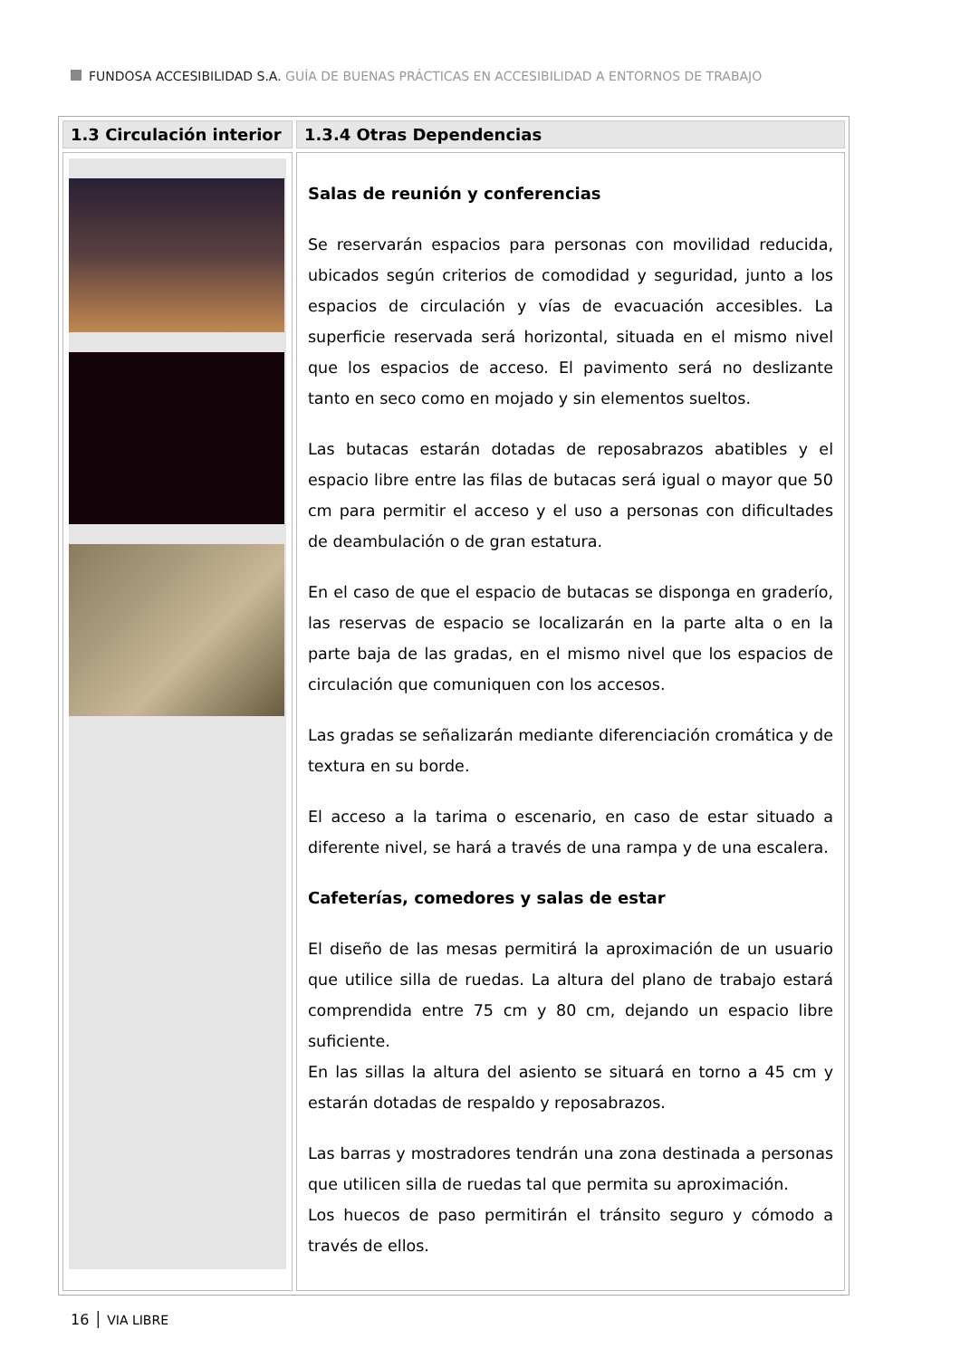FUNDOSA ACCESIBILIDAD S.A. GUÍA DE BUENAS PRÁCTICAS EN ACCESIBILIDAD A ENTORNOS DE TRABAJO
| 1.3 Circulación interior | 1.3.4 Otras Dependencias |
| --- | --- |
| | Salas de reunión y conferencias Se reservarán espacios para personas con movilidad reducida, ubicados según criterios de comodidad y seguridad, junto a los espacios de circulación y vías de evacuación accesibles. La superficie reservada será horizontal, situada en el mismo nivel que los espacios de acceso. El pavimento será no deslizante tanto en seco como en mojado y sin elementos sueltos. Las butacas estarán dotadas de reposabrazos abatibles y el espacio libre entre las filas de butacas será igual o mayor que 50 cm para permitir el acceso y el uso a personas con dificultades de deambulación o de gran estatura. En el caso de que el espacio de butacas se disponga en graderío, las reservas de espacio se localizarán en la parte alta o en la parte baja de las gradas, en el mismo nivel que los espacios de circulación que comuniquen con los accesos. Las gradas se señalizarán mediante diferenciación cromática y de textura en su borde. El acceso a la tarima o escenario, en caso de estar situado a diferente nivel, se hará a través de una rampa y de una escalera. Cafeterías, comedores y salas de estar El diseño de las mesas permitirá la aproximación de un usuario que utilice silla de ruedas. La altura del plano de trabajo estará comprendida entre 75 cm y 80 cm, dejando un espacio libre suficiente. En las sillas la altura del asiento se situará en torno a 45 cm y estarán dotadas de respaldo y reposabrazos. Las barras y mostradores tendrán una zona destinada a personas que utilicen silla de ruedas tal que permita su aproximación. Los huecos de paso permitirán el tránsito seguro y cómodo a través de ellos. |
16 │ VIA LIBRE